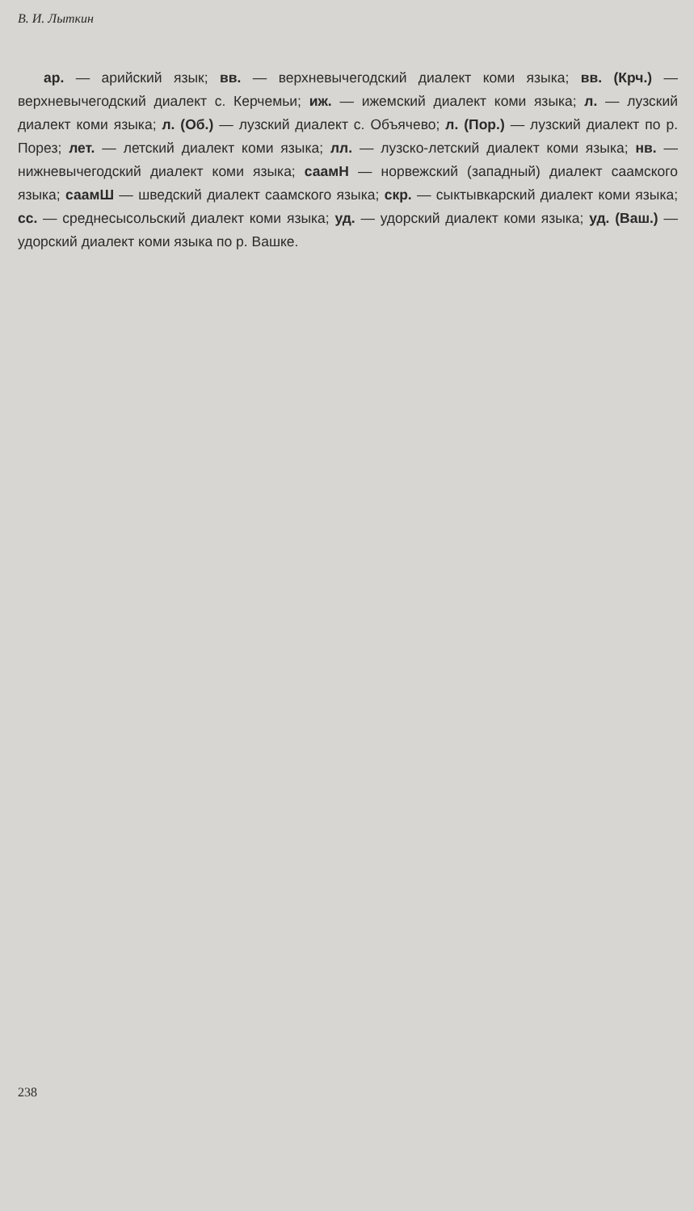В. И. Лыткин
ар. — арийский язык; вв. — верхневычегодский диалект коми языка; вв. (Крч.) — верхневычегодский диалект с. Керчемьи; иж. — ижемский диалект коми языка; л. — лузский диалект коми языка; л. (Об.) — лузский диалект с. Объячево; л. (Пор.) — лузский диалект по р. Порез; лет. — летский диалект коми языка; лл. — лузско-летский диалект коми языка; нв. — нижневычегодский диалект коми языка; саамН — норвежский (западный) диалект саамского языка; саамШ — шведский диалект саамского языка; скр. — сыктывкарский диалект коми языка; сс. — среднесысольский диалект коми языка; уд. — удорский диалект коми языка; уд. (Ваш.) — удорский диалект коми языка по р. Вашке.
238